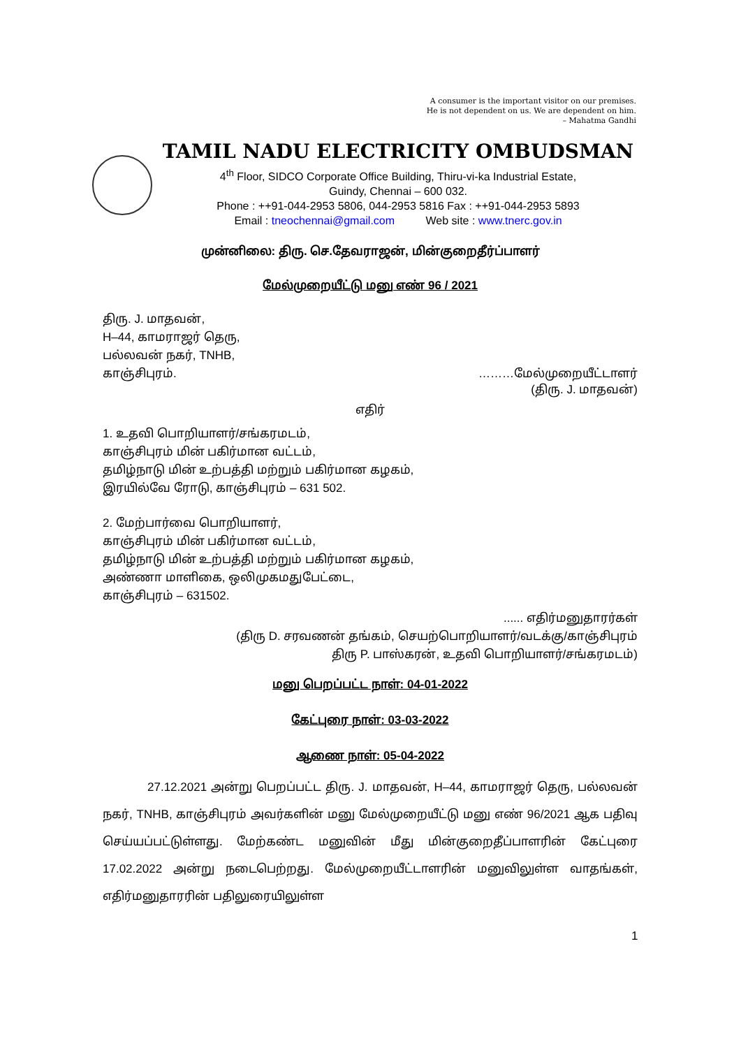A consumer is the important visitor on our premises.
He is not dependent on us. We are dependent on him.
– Mahatma Gandhi
TAMIL NADU ELECTRICITY OMBUDSMAN
4<sup>th</sup> Floor, SIDCO Corporate Office Building, Thiru-vi-ka Industrial Estate,
Guindy, Chennai – 600 032.
Phone : ++91-044-2953 5806, 044-2953 5816 Fax : ++91-044-2953 5893
Email : tneochennai@gmail.com Web site : www.tnerc.gov.in
முன்னிலை: திரு. செ.தேவராஜன், மின்குறைதீர்ப்பாளர்
மேல்முறையீட்டு மனு எண் 96 / 2021
திரு. J. மாதவன்,
H–44, காமராஜர் தெரு,
பல்லவன் நகர், TNHB,
காஞ்சிபுரம். ………மேல்முறையீட்டாளர்
(திரு. J. மாதவன்)
எதிர்
1. உதவி பொறியாளர்/சங்கரமடம்,
காஞ்சிபுரம் மின் பகிர்மான வட்டம்,
தமிழ்நாடு மின் உற்பத்தி மற்றும் பகிர்மான கழகம்,
இரயில்வே ரோடு, காஞ்சிபுரம் – 631 502.
2. மேற்பார்வை பொறியாளர்,
காஞ்சிபுரம் மின் பகிர்மான வட்டம்,
தமிழ்நாடு மின் உற்பத்தி மற்றும் பகிர்மான கழகம்,
அண்ணா மாளிகை, ஒலிமுகமதுபேட்டை,
காஞ்சிபுரம் – 631502.
...... எதிர்மனுதாரர்கள்
(திரு D. சரவணன் தங்கம், செயற்பொறியாளர்/வடக்கு/காஞ்சிபுரம்
திரு P. பாஸ்கரன், உதவி பொறியாளர்/சங்கரமடம்)
மனு பெறப்பட்ட நாள்: 04-01-2022
கேட்புரை நாள்: 03-03-2022
ஆணை நாள்: 05-04-2022
27.12.2021 அன்று பெறப்பட்ட திரு. J. மாதவன், H–44, காமராஜர் தெரு, பல்லவன் நகர், TNHB, காஞ்சிபுரம் அவர்களின் மனு மேல்முறையீட்டு மனு எண் 96/2021 ஆக பதிவு செய்யப்பட்டுள்ளது. மேற்கண்ட மனுவின் மீது மின்குறைதீப்பாளரின் கேட்புரை 17.02.2022 அன்று நடைபெற்றது. மேல்முறையீட்டாளரின் மனுவிலுள்ள வாதங்கள், எதிர்மனுதாரரின் பதிலுரையிலுள்ள
1